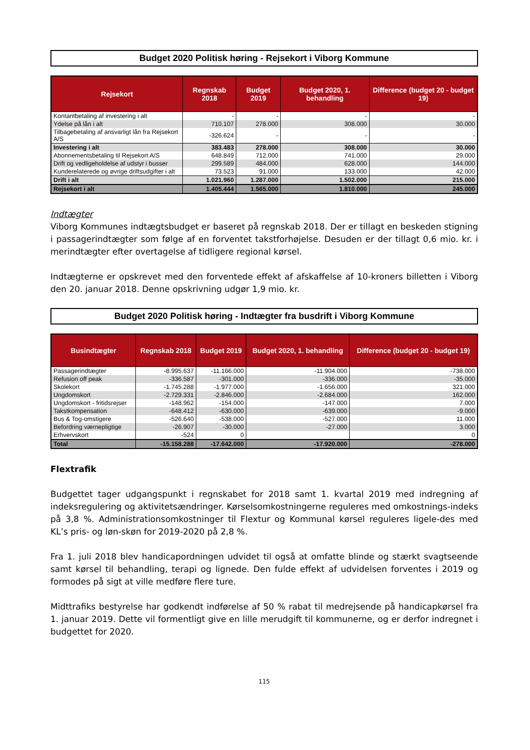Budget 2020 Politisk høring - Rejsekort i Viborg Kommune
| Rejsekort | Regnskab 2018 | Budget 2019 | Budget 2020, 1. behandling | Difference (budget 20 - budget 19) |
| --- | --- | --- | --- | --- |
| Kontantbetaling af investering i alt | - | - | - | - |
| Ydelse på lån i alt | 710.107 | 278.000 | 308.000 | 30.000 |
| Tilbagebetaling af ansvarligt lån fra Rejsekort A/S | -326.624 | - | - | - |
| Investering i alt | 383.483 | 278.000 | 308.000 | 30.000 |
| Abonnementsbetaling til Rejsekort A/S | 648.849 | 712.000 | 741.000 | 29.000 |
| Drift og vedligeholdelse af udstyr i busser | 299.589 | 484.000 | 628.000 | 144.000 |
| Kunderelaterede og øvrige driftsudgifter i alt | 73.523 | 91.000 | 133.000 | 42.000 |
| Drift i alt | 1.021.960 | 1.287.000 | 1.502.000 | 215.000 |
| Rejsekort i alt | 1.405.444 | 1.565.000 | 1.810.000 | 245.000 |
Indtægter
Viborg Kommunes indtægtsbudget er baseret på regnskab 2018. Der er tillagt en beskeden stigning i passagerindtægter som følge af en forventet takstforhøjelse. Desuden er der tillagt 0,6 mio. kr. i merindtægter efter overtagelse af tidligere regional kørsel.
Indtægterne er opskrevet med den forventede effekt af afskaffelse af 10-kroners billetten i Viborg den 20. januar 2018. Denne opskrivning udgør 1,9 mio. kr.
Budget 2020 Politisk høring - Indtægter fra busdrift i Viborg Kommune
| Busindtægter | Regnskab 2018 | Budget 2019 | Budget 2020, 1. behandling | Difference (budget 20 - budget 19) |
| --- | --- | --- | --- | --- |
| Passagerindtægter | -8.995.637 | -11.166.000 | -11.904.000 | -738.000 |
| Refusion off peak | -336.587 | -301.000 | -336.000 | -35.000 |
| Skolekort | -1.745.288 | -1.977.000 | -1.656.000 | 321.000 |
| Ungdomskort | -2.729.331 | -2.846.000 | -2.684.000 | 162.000 |
| Ungdomskort - fritidsrejser | -148.962 | -154.000 | -147.000 | 7.000 |
| Takstkompensation | -648.412 | -630.000 | -639.000 | -9.000 |
| Bus & Tog-omstigere | -526.640 | -538.000 | -527.000 | 11.000 |
| Befordring værnepligtige | -26.907 | -30.000 | -27.000 | 3.000 |
| Erhvervskort | -524 | 0 | | 0 |
| Total | -15.158.288 | -17.642.000 | -17.920.000 | -278.000 |
Flextrafik
Budgettet tager udgangspunkt i regnskabet for 2018 samt 1. kvartal 2019 med indregning af indeksregulering og aktivitetsændringer. Kørselsomkostningerne reguleres med omkostnings-indeks på 3,8 %. Administrationsomkostninger til Flextur og Kommunal kørsel reguleres ligele-des med KL’s pris- og løn-skøn for 2019-2020 på 2,8 %.
Fra 1. juli 2018 blev handicapordningen udvidet til også at omfatte blinde og stærkt svagtseende samt kørsel til behandling, terapi og lignede. Den fulde effekt af udvidelsen forventes i 2019 og formodes på sigt at ville medføre flere ture.
Midttrafiks bestyrelse har godkendt indførelse af 50 % rabat til medrejsende på handicapkørsel fra 1. januar 2019. Dette vil formentligt give en lille merudgift til kommunerne, og er derfor indregnet i budgettet for 2020.
115